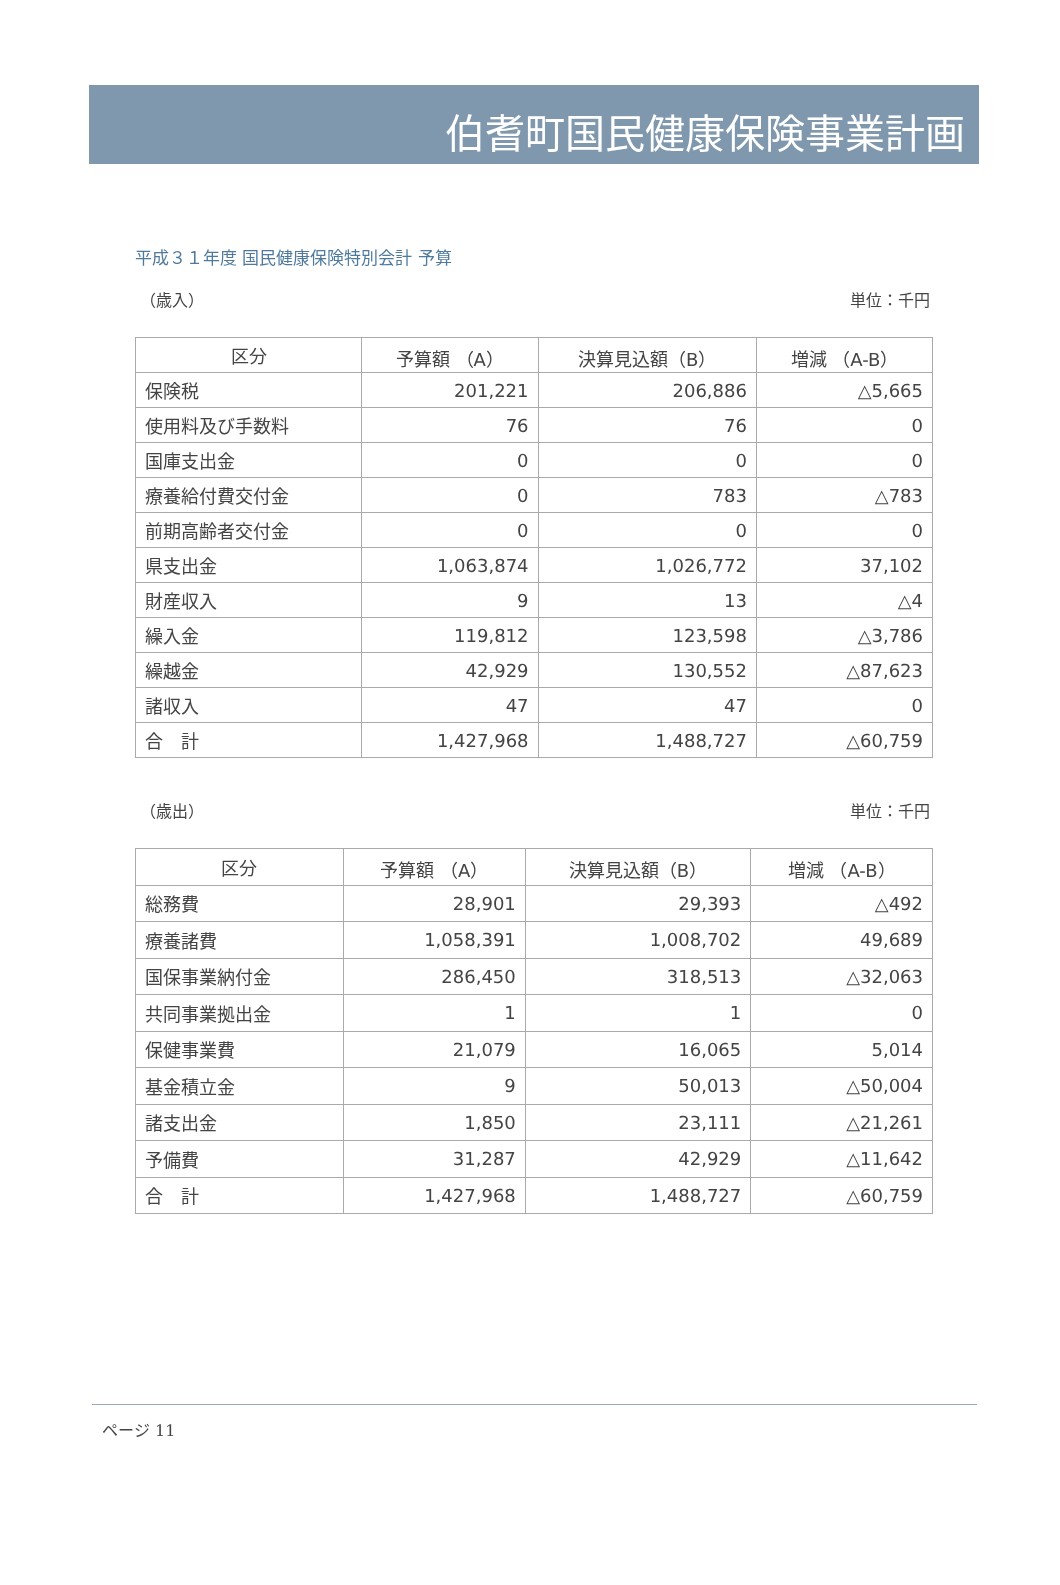伯耆町国民健康保険事業計画
平成３１年度 国民健康保険特別会計 予算
（歳入） 単位：千円
| 区分 | 予算額 （A） | 決算見込額（B） | 増減 （A-B） |
| --- | --- | --- | --- |
| 保険税 | 201,221 | 206,886 | △5,665 |
| 使用料及び手数料 | 76 | 76 | 0 |
| 国庫支出金 | 0 | 0 | 0 |
| 療養給付費交付金 | 0 | 783 | △783 |
| 前期高齢者交付金 | 0 | 0 | 0 |
| 県支出金 | 1,063,874 | 1,026,772 | 37,102 |
| 財産収入 | 9 | 13 | △4 |
| 繰入金 | 119,812 | 123,598 | △3,786 |
| 繰越金 | 42,929 | 130,552 | △87,623 |
| 諸収入 | 47 | 47 | 0 |
| 合 計 | 1,427,968 | 1,488,727 | △60,759 |
（歳出） 単位：千円
| 区分 | 予算額 （A） | 決算見込額（B） | 増減 （A-B） |
| --- | --- | --- | --- |
| 総務費 | 28,901 | 29,393 | △492 |
| 療養諸費 | 1,058,391 | 1,008,702 | 49,689 |
| 国保事業納付金 | 286,450 | 318,513 | △32,063 |
| 共同事業拠出金 | 1 | 1 | 0 |
| 保健事業費 | 21,079 | 16,065 | 5,014 |
| 基金積立金 | 9 | 50,013 | △50,004 |
| 諸支出金 | 1,850 | 23,111 | △21,261 |
| 予備費 | 31,287 | 42,929 | △11,642 |
| 合 計 | 1,427,968 | 1,488,727 | △60,759 |
ページ 11